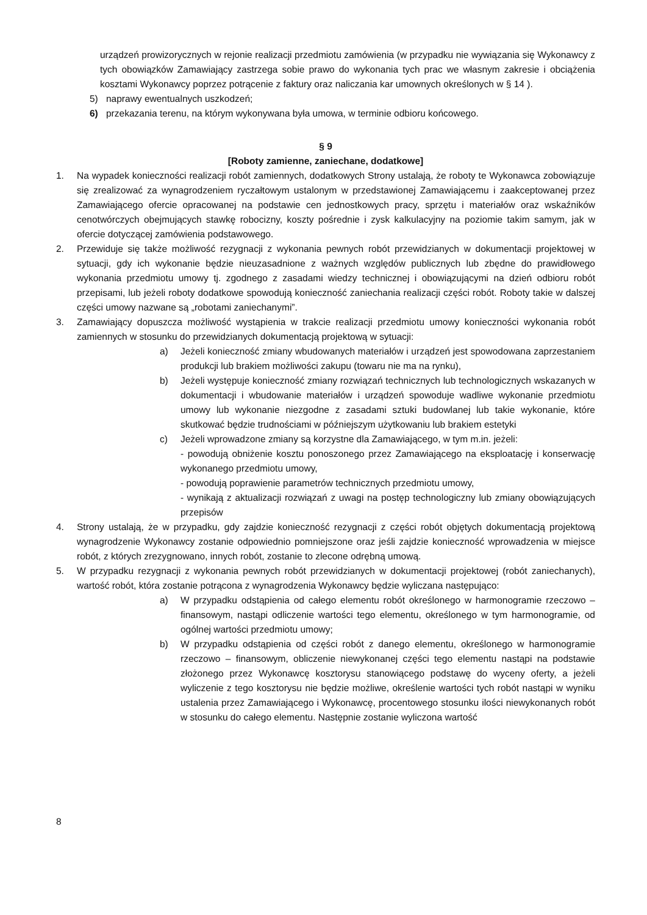urządzeń prowizorycznych w rejonie realizacji przedmiotu zamówienia (w przypadku nie wywiązania się Wykonawcy z tych obowiązków Zamawiający zastrzega sobie prawo do wykonania tych prac we własnym zakresie i obciążenia kosztami Wykonawcy poprzez potrącenie z faktury oraz naliczania kar umownych określonych w § 14 ).
5) naprawy ewentualnych uszkodzeń;
6) przekazania terenu, na którym wykonywana była umowa, w terminie odbioru końcowego.
§ 9
[Roboty zamienne, zaniechane, dodatkowe]
1. Na wypadek konieczności realizacji robót zamiennych, dodatkowych Strony ustalają, że roboty te Wykonawca zobowiązuje się zrealizować za wynagrodzeniem ryczałtowym ustalonym w przedstawionej Zamawiającemu i zaakceptowanej przez Zamawiającego ofercie opracowanej na podstawie cen jednostkowych pracy, sprzętu i materiałów oraz wskaźników cenotwórczych obejmujących stawkę robocizny, koszty pośrednie i zysk kalkulacyjny na poziomie takim samym, jak w ofercie dotyczącej zamówienia podstawowego.
2. Przewiduje się także możliwość rezygnacji z wykonania pewnych robót przewidzianych w dokumentacji projektowej w sytuacji, gdy ich wykonanie będzie nieuzasadnione z ważnych względów publicznych lub zbędne do prawidłowego wykonania przedmiotu umowy tj. zgodnego z zasadami wiedzy technicznej i obowiązującymi na dzień odbioru robót przepisami, lub jeżeli roboty dodatkowe spowodują konieczność zaniechania realizacji części robót. Roboty takie w dalszej części umowy nazwane są „robotami zaniechanymi”.
3. Zamawiający dopuszcza możliwość wystąpienia w trakcie realizacji przedmiotu umowy konieczności wykonania robót zamiennych w stosunku do przewidzianych dokumentacją projektową w sytuacji:
a) Jeżeli konieczność zmiany wbudowanych materiałów i urządzeń jest spowodowana zaprzestaniem produkcji lub brakiem możliwości zakupu (towaru nie ma na rynku),
b) Jeżeli występuje konieczność zmiany rozwiązań technicznych lub technologicznych wskazanych w dokumentacji i wbudowanie materiałów i urządzeń spowoduje wadliwe wykonanie przedmiotu umowy lub wykonanie niezgodne z zasadami sztuki budowlanej lub takie wykonanie, które skutkować będzie trudnościami w późniejszym użytkowaniu lub brakiem estetyki
c) Jeżeli wprowadzone zmiany są korzystne dla Zamawiającego, w tym m.in. jeżeli:
- powodują obniżenie kosztu ponoszonego przez Zamawiającego na eksploatację i konserwację wykonanego przedmiotu umowy,
- powodują poprawienie parametrów technicznych przedmiotu umowy,
- wynikają z aktualizacji rozwiązań z uwagi na postęp technologiczny lub zmiany obowiązujących przepisów
4. Strony ustalają, że w przypadku, gdy zajdzie konieczność rezygnacji z części robót objętych dokumentacją projektową wynagrodzenie Wykonawcy zostanie odpowiednio pomniejszone oraz jeśli zajdzie konieczność wprowadzenia w miejsce robót, z których zrezygnowano, innych robót, zostanie to zlecone odrębną umową.
5. W przypadku rezygnacji z wykonania pewnych robót przewidzianych w dokumentacji projektowej (robót zaniechanych), wartość robót, która zostanie potrącona z wynagrodzenia Wykonawcy będzie wyliczana następująco:
a) W przypadku odstąpienia od całego elementu robót określonego w harmonogramie rzeczowo – finansowym, nastąpi odliczenie wartości tego elementu, określonego w tym harmonogramie, od ogólnej wartości przedmiotu umowy;
b) W przypadku odstąpienia od części robót z danego elementu, określonego w harmonogramie rzeczowo – finansowym, obliczenie niewykonanej części tego elementu nastąpi na podstawie złożonego przez Wykonawcę kosztorysu stanowiącego podstawę do wyceny oferty, a jeżeli wyliczenie z tego kosztorysu nie będzie możliwe, określenie wartości tych robót nastąpi w wyniku ustalenia przez Zamawiającego i Wykonawcę, procentowego stosunku ilości niewykonanych robót w stosunku do całego elementu. Następnie zostanie wyliczona wartość
8